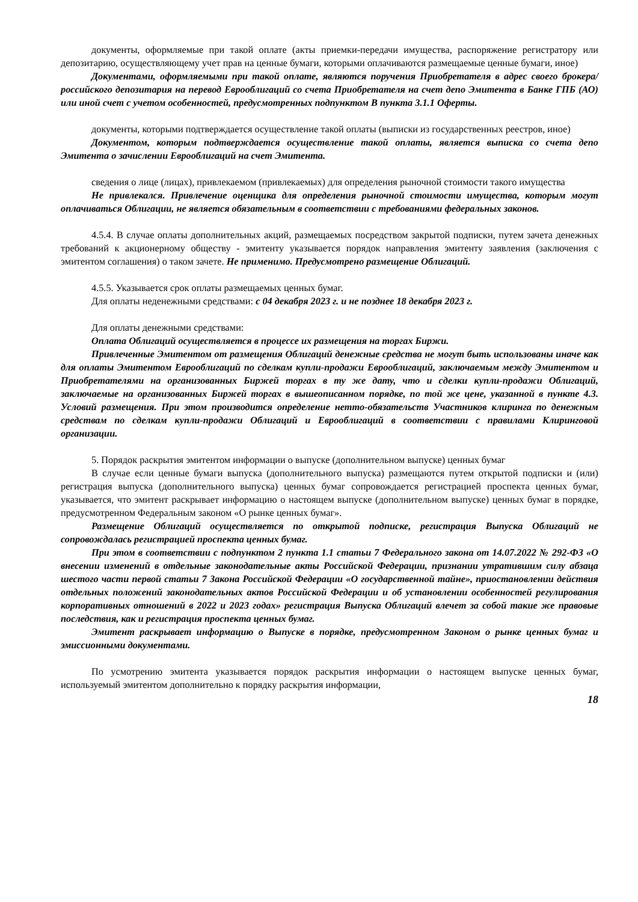документы, оформляемые при такой оплате (акты приемки-передачи имущества, распоряжение регистратору или депозитарию, осуществляющему учет прав на ценные бумаги, которыми оплачиваются размещаемые ценные бумаги, иное)
Документами, оформляемыми при такой оплате, являются поручения Приобретателя в адрес своего брокера/российского депозитария на перевод Еврооблигаций со счета Приобретателя на счет депо Эмитента в Банке ГПБ (АО) или иной счет с учетом особенностей, предусмотренных подпунктом В пункта 3.1.1 Оферты.
документы, которыми подтверждается осуществление такой оплаты (выписки из государственных реестров, иное)
Документом, которым подтверждается осуществление такой оплаты, является выписка со счета депо Эмитента о зачислении Еврооблигаций на счет Эмитента.
сведения о лице (лицах), привлекаемом (привлекаемых) для определения рыночной стоимости такого имущества
Не привлекался. Привлечение оценщика для определения рыночной стоимости имущества, которым могут оплачиваться Облигации, не является обязательным в соответствии с требованиями федеральных законов.
4.5.4. В случае оплаты дополнительных акций, размещаемых посредством закрытой подписки, путем зачета денежных требований к акционерному обществу - эмитенту указывается порядок направления эмитенту заявления (заключения с эмитентом соглашения) о таком зачете. Не применимо. Предусмотрено размещение Облигаций.
4.5.5. Указывается срок оплаты размещаемых ценных бумаг.
Для оплаты неденежными средствами: с 04 декабря 2023 г. и не позднее 18 декабря 2023 г.
Для оплаты денежными средствами:
Оплата Облигаций осуществляется в процессе их размещения на торгах Биржи.
Привлеченные Эмитентом от размещения Облигаций денежные средства не могут быть использованы иначе как для оплаты Эмитентом Еврооблигаций по сделкам купли-продажи Еврооблигаций, заключаемым между Эмитентом и Приобретателями на организованных Биржей торгах в ту же дату, что и сделки купли-продажи Облигаций, заключаемые на организованных Биржей торгах в вышеописанном порядке, по той же цене, указанной в пункте 4.3. Условий размещения. При этом производится определение нетто-обязательств Участников клиринга по денежным средствам по сделкам купли-продажи Облигаций и Еврооблигаций в соответствии с правилами Клиринговой организации.
5. Порядок раскрытия эмитентом информации о выпуске (дополнительном выпуске) ценных бумаг
В случае если ценные бумаги выпуска (дополнительного выпуска) размещаются путем открытой подписки и (или) регистрация выпуска (дополнительного выпуска) ценных бумаг сопровождается регистрацией проспекта ценных бумаг, указывается, что эмитент раскрывает информацию о настоящем выпуске (дополнительном выпуске) ценных бумаг в порядке, предусмотренном Федеральным законом «О рынке ценных бумаг».
Размещение Облигаций осуществляется по открытой подписке, регистрация Выпуска Облигаций не сопровождалась регистрацией проспекта ценных бумаг.
При этом в соответствии с подпунктом 2 пункта 1.1 статьи 7 Федерального закона от 14.07.2022 № 292-ФЗ «О внесении изменений в отдельные законодательные акты Российской Федерации, признании утратившим силу абзаца шестого части первой статьи 7 Закона Российской Федерации «О государственной тайне», приостановлении действия отдельных положений законодательных актов Российской Федерации и об установлении особенностей регулирования корпоративных отношений в 2022 и 2023 годах» регистрация Выпуска Облигаций влечет за собой такие же правовые последствия, как и регистрация проспекта ценных бумаг.
Эмитент раскрывает информацию о Выпуске в порядке, предусмотренном Законом о рынке ценных бумаг и эмиссионными документами.
По усмотрению эмитента указывается порядок раскрытия информации о настоящем выпуске ценных бумаг, используемый эмитентом дополнительно к порядку раскрытия информации,
18